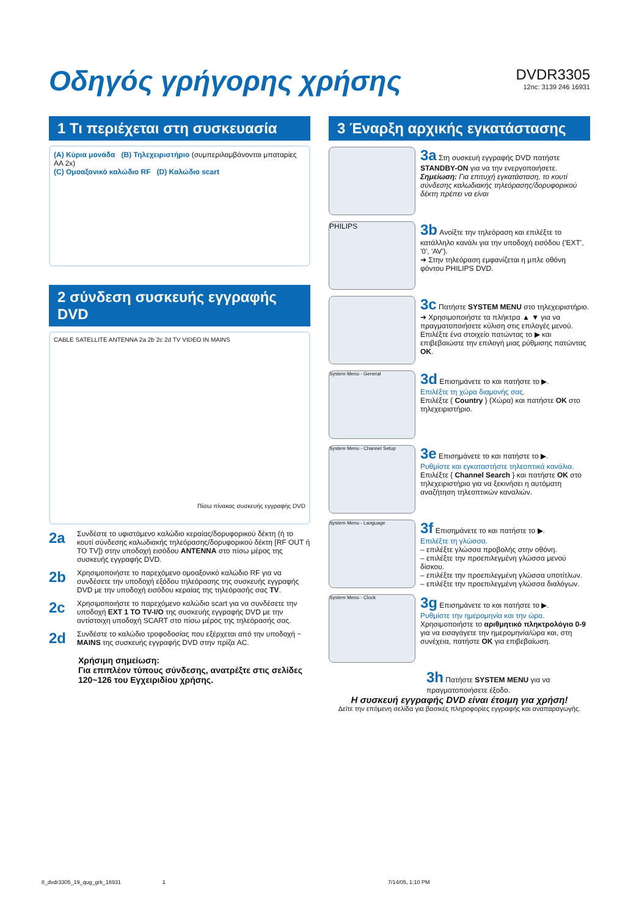Οδηγός γρήγορης χρήσης DVDR3305
12nc: 3139 246 16931
1 Τι περιέχεται στη συσκευασία
(A) Κύρια μονάδα (B) Τηλεχειριστήριο (συμπεριλαμβάνονται μπαταρίες AA 2x)
(C) Ομοαξονικό καλώδιο RF (D) Καλώδιο scart
2 σύνδεση συσκευής εγγραφής DVD
CABLE SATELLITE ANTENNA 2a 2b 2c 2d TV VIDEO IN MAINS
Πίσω πίνακας συσκευής εγγραφής DVD
2a
Συνδέστε το υφιστάμενο καλώδιο κεραίας/δορυφορικού δέκτη (ή το κουτί σύνδεσης καλωδιακής τηλεόρασης/δορυφορικού δέκτη [RF OUT ή TO TV]) στην υποδοχή εισόδου ANTENNA στο πίσω μέρος της συσκευής εγγραφής DVD.
2b
Χρησιμοποιήστε το παρεχόμενο ομοαξονικό καλώδιο RF για να συνδέσετε την υποδοχή εξόδου τηλεόρασης της συσκευής εγγραφής DVD με την υποδοχή εισόδου κεραίας της τηλεόρασής σας TV.
2c
Χρησιμοποιήστε το παρεχόμενο καλώδιο scart για να συνδέσετε την υποδοχή EXT 1 TO TV-I/O της συσκευής εγγραφής DVD με την αντίστοιχη υποδοχή SCART στο πίσω μέρος της τηλεόρασής σας.
2d
Συνδέστε το καλώδιο τροφοδοσίας που εξέρχεται από την υποδοχή ~ MAINS της συσκευής εγγραφής DVD στην πρίζα AC.
Χρήσιμη σημείωση:
Για επιπλέον τύπους σύνδεσης, ανατρέξτε στις σελίδες 120~126 του Εγχειριδίου χρήσης.
3 Έναρξη αρχικής εγκατάστασης
3a Στη συσκευή εγγραφής DVD πατήστε STANDBY-ON για να την ενεργοποιήσετε.
Σημείωση: Για επιτυχή εγκατάσταση, το κουτί σύνδεσης καλωδιακής τηλεόρασης/δορυφορικού δέκτη πρέπει να είναι
PHILIPS
3b Ανοίξτε την τηλεόραση και επιλέξτε το κατάλληλο κανάλι για την υποδοχή εισόδου ('EXT', '0', 'AV').
➜ Στην τηλεόραση εμφανίζεται η μπλε οθόνη φόντου PHILIPS DVD.
3c Πατήστε SYSTEM MENU στο τηλεχειριστήριο.
➜ Χρησιμοποιήστε τα πλήκτρα ▲ ▼ για να πραγματοποιήσετε κύλιση στις επιλογές μενού. Επιλέξτε ένα στοιχείο πατώντας το ▶ και επιβεβαιώστε την επιλογή μιας ρύθμισης πατώντας OK.
System Menu - General
3d Επισημάνετε το και πατήστε το ▶.
Επιλέξτε τη χώρα διαμονής σας.
Επιλέξτε { Country } (Χώρα) και πατήστε OK στο τηλεχειριστήριο.
System Menu - Channel Setup
3e Επισημάνετε το και πατήστε το ▶.
Ρυθμίστε και εγκαταστήστε τηλεοπτικά κανάλια.
Επιλέξτε { Channel Search } και πατήστε OK στο τηλεχειριστήριο για να ξεκινήσει η αυτόματη αναζήτηση τηλεοπτικών καναλιών.
System Menu - Language
3f Επισημάνετε το και πατήστε το ▶.
Επιλέξτε τη γλώσσα.
– επιλέξτε γλώσσα προβολής στην οθόνη.
– επιλέξτε την προεπιλεγμένη γλώσσα μενού δίσκου.
– επιλέξτε την προεπιλεγμένη γλώσσα υποτίτλων.
– επιλέξτε την προεπιλεγμένη γλώσσα διαλόγων.
System Menu - Clock
3g Επισημάνετε το και πατήστε το ▶.
Ρυθμίστε την ημερομηνία και την ώρα.
Χρησιμοποιήστε το αριθμητικό πληκτρολόγιο 0-9 για να εισαγάγετε την ημερομηνία/ώρα και, στη συνέχεια, πατήστε OK για επιβεβαίωση.
3h Πατήστε SYSTEM MENU για να πραγματοποιήσετε έξοδο.
Η συσκευή εγγραφής DVD είναι έτοιμη για χρήση!
Δείτε την επόμενη σελίδα για βασικές πληροφορίες εγγραφής και αναπαραγωγής.
8_dvdr3305_19_qug_grk_16931 1
7/14/05, 1:10 PM